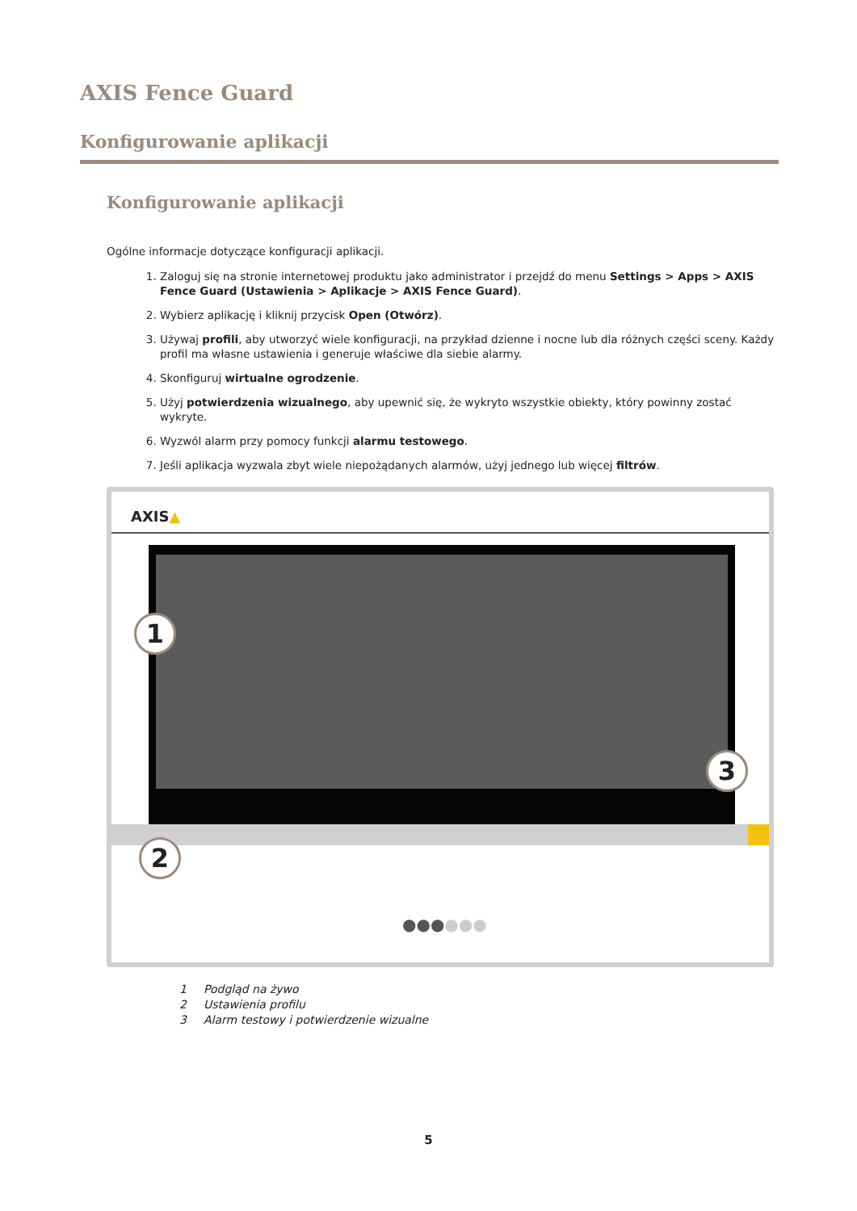AXIS Fence Guard
Konfigurowanie aplikacji
Konfigurowanie aplikacji
Ogólne informacje dotyczące konfiguracji aplikacji.
1. Zaloguj się na stronie internetowej produktu jako administrator i przejdź do menu Settings > Apps > AXIS Fence Guard (Ustawienia > Aplikacje > AXIS Fence Guard).
2. Wybierz aplikację i kliknij przycisk Open (Otwórz).
3. Używaj profili, aby utworzyć wiele konfiguracji, na przykład dzienne i nocne lub dla różnych części sceny. Każdy profil ma własne ustawienia i generuje właściwe dla siebie alarmy.
4. Skonfiguruj wirtualne ogrodzenie.
5. Użyj potwierdzenia wizualnego, aby upewnić się, że wykryto wszystkie obiekty, który powinny zostać wykryte.
6. Wyzwól alarm przy pomocy funkcji alarmu testowego.
7. Jeśli aplikacja wyzwala zbyt wiele niepożądanych alarmów, użyj jednego lub więcej filtrów.
AXIS▲
●●●●●●
1
2
3
1 Podgląd na żywo
2 Ustawienia profilu
3 Alarm testowy i potwierdzenie wizualne
5